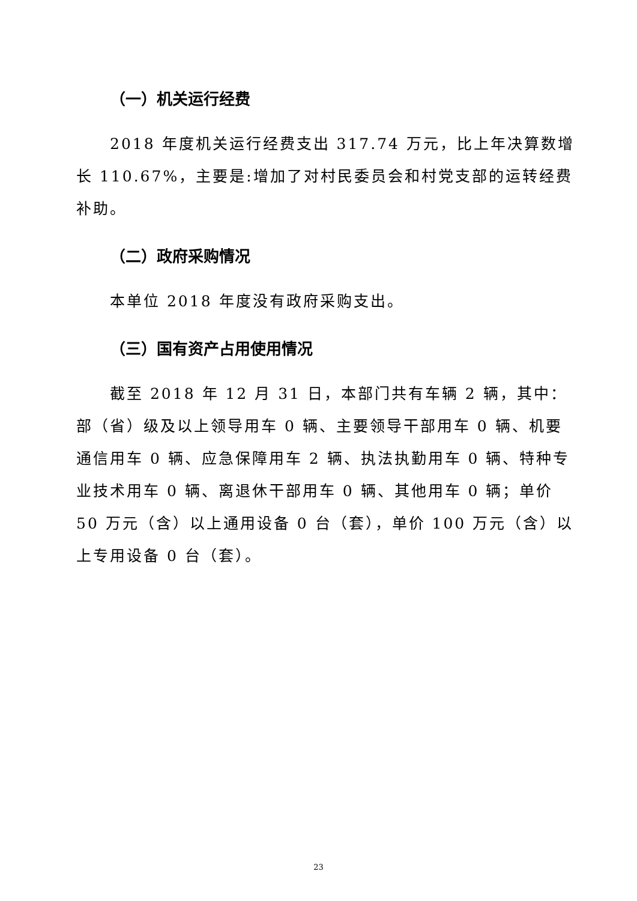（一）机关运行经费
2018 年度机关运行经费支出 317.74 万元，比上年决算数增长 110.67%，主要是:增加了对村民委员会和村党支部的运转经费补助。
（二）政府采购情况
本单位 2018 年度没有政府采购支出。
（三）国有资产占用使用情况
截至 2018 年 12 月 31 日，本部门共有车辆 2 辆，其中：部（省）级及以上领导用车 0 辆、主要领导干部用车 0 辆、机要通信用车 0 辆、应急保障用车 2 辆、执法执勤用车 0 辆、特种专业技术用车 0 辆、离退休干部用车 0 辆、其他用车 0 辆；单价 50 万元（含）以上通用设备 0 台（套），单价 100 万元（含）以上专用设备 0 台（套）。
23